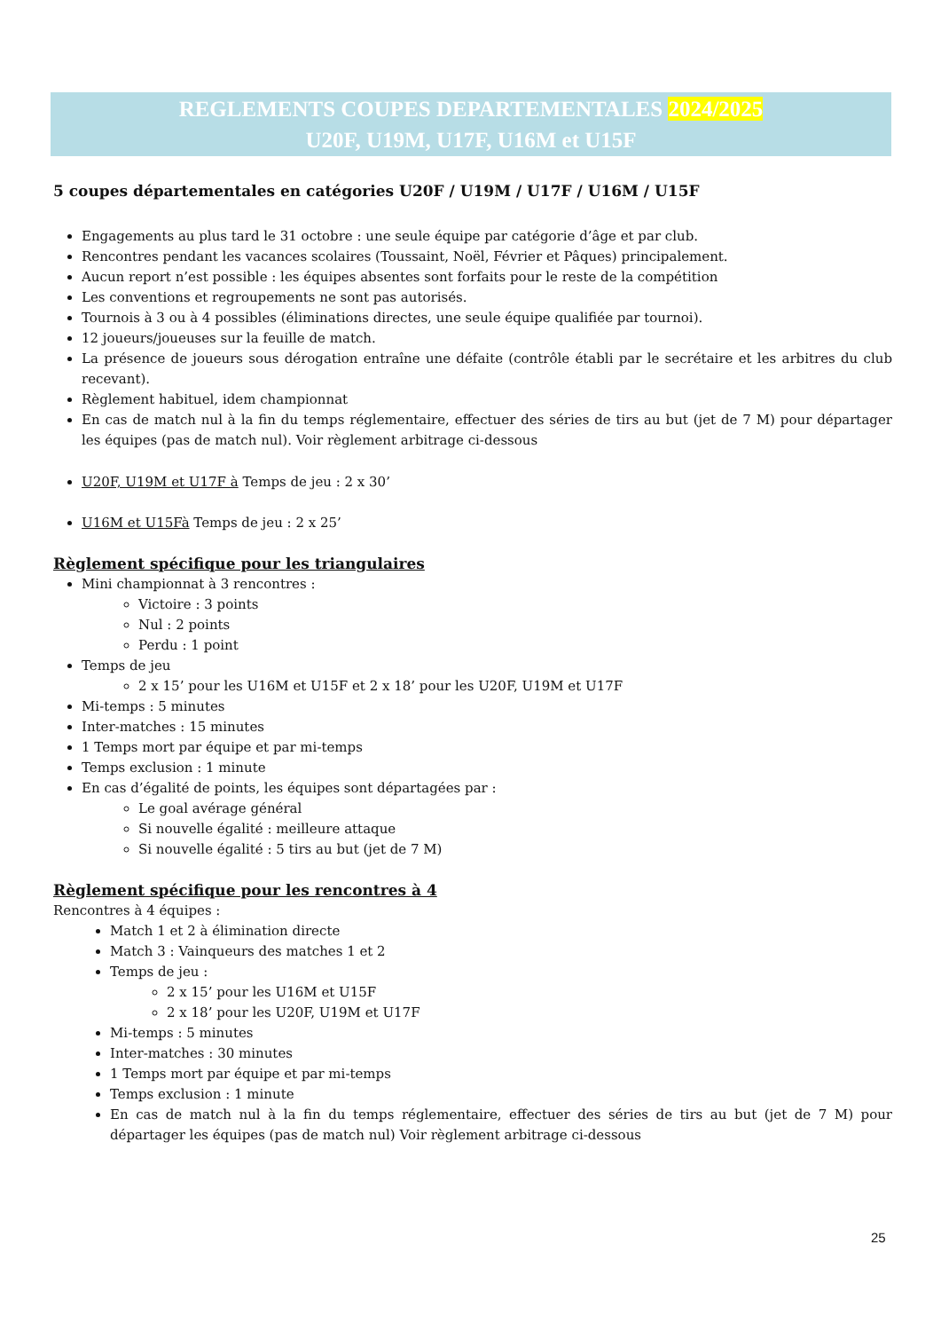REGLEMENTS COUPES DEPARTEMENTALES 2024/2025
U20F, U19M, U17F, U16M et U15F
5 coupes départementales en catégories U20F / U19M / U17F / U16M / U15F
Engagements au plus tard le 31 octobre : une seule équipe par catégorie d’âge et par club.
Rencontres pendant les vacances scolaires (Toussaint, Noël, Février et Pâques) principalement.
Aucun report n’est possible : les équipes absentes sont forfaits pour le reste de la compétition
Les conventions et regroupements ne sont pas autorisés.
Tournois à 3 ou à 4 possibles (éliminations directes, une seule équipe qualifiée par tournoi).
12 joueurs/joueuses sur la feuille de match.
La présence de joueurs sous dérogation entraîne une défaite (contrôle établi par le secrétaire et les arbitres du club recevant).
Règlement habituel, idem championnat
En cas de match nul à la fin du temps réglementaire, effectuer des séries de tirs au but (jet de 7 M) pour départager les équipes (pas de match nul). Voir règlement arbitrage ci-dessous
U20F, U19M et U17F à Temps de jeu : 2 x 30’
U16M et U15Fà Temps de jeu : 2 x 25’
Règlement spécifique pour les triangulaires
Mini championnat à 3 rencontres :
Victoire : 3 points
Nul : 2 points
Perdu : 1 point
Temps de jeu
2 x 15’ pour les U16M et U15F et 2 x 18’ pour les U20F, U19M et U17F
Mi-temps : 5 minutes
Inter-matches : 15 minutes
1 Temps mort par équipe et par mi-temps
Temps exclusion : 1 minute
En cas d’égalité de points, les équipes sont départagées par :
Le goal avérage général
Si nouvelle égalité : meilleure attaque
Si nouvelle égalité : 5 tirs au but (jet de 7 M)
Règlement spécifique pour les rencontres à 4
Rencontres à 4 équipes :
Match 1 et 2 à élimination directe
Match 3 : Vainqueurs des matches 1 et 2
Temps de jeu :
2 x 15’ pour les U16M et U15F
2 x 18’ pour les U20F, U19M et U17F
Mi-temps : 5 minutes
Inter-matches : 30 minutes
1 Temps mort par équipe et par mi-temps
Temps exclusion : 1 minute
En cas de match nul à la fin du temps réglementaire, effectuer des séries de tirs au but (jet de 7 M) pour départager les équipes (pas de match nul) Voir règlement arbitrage ci-dessous
25